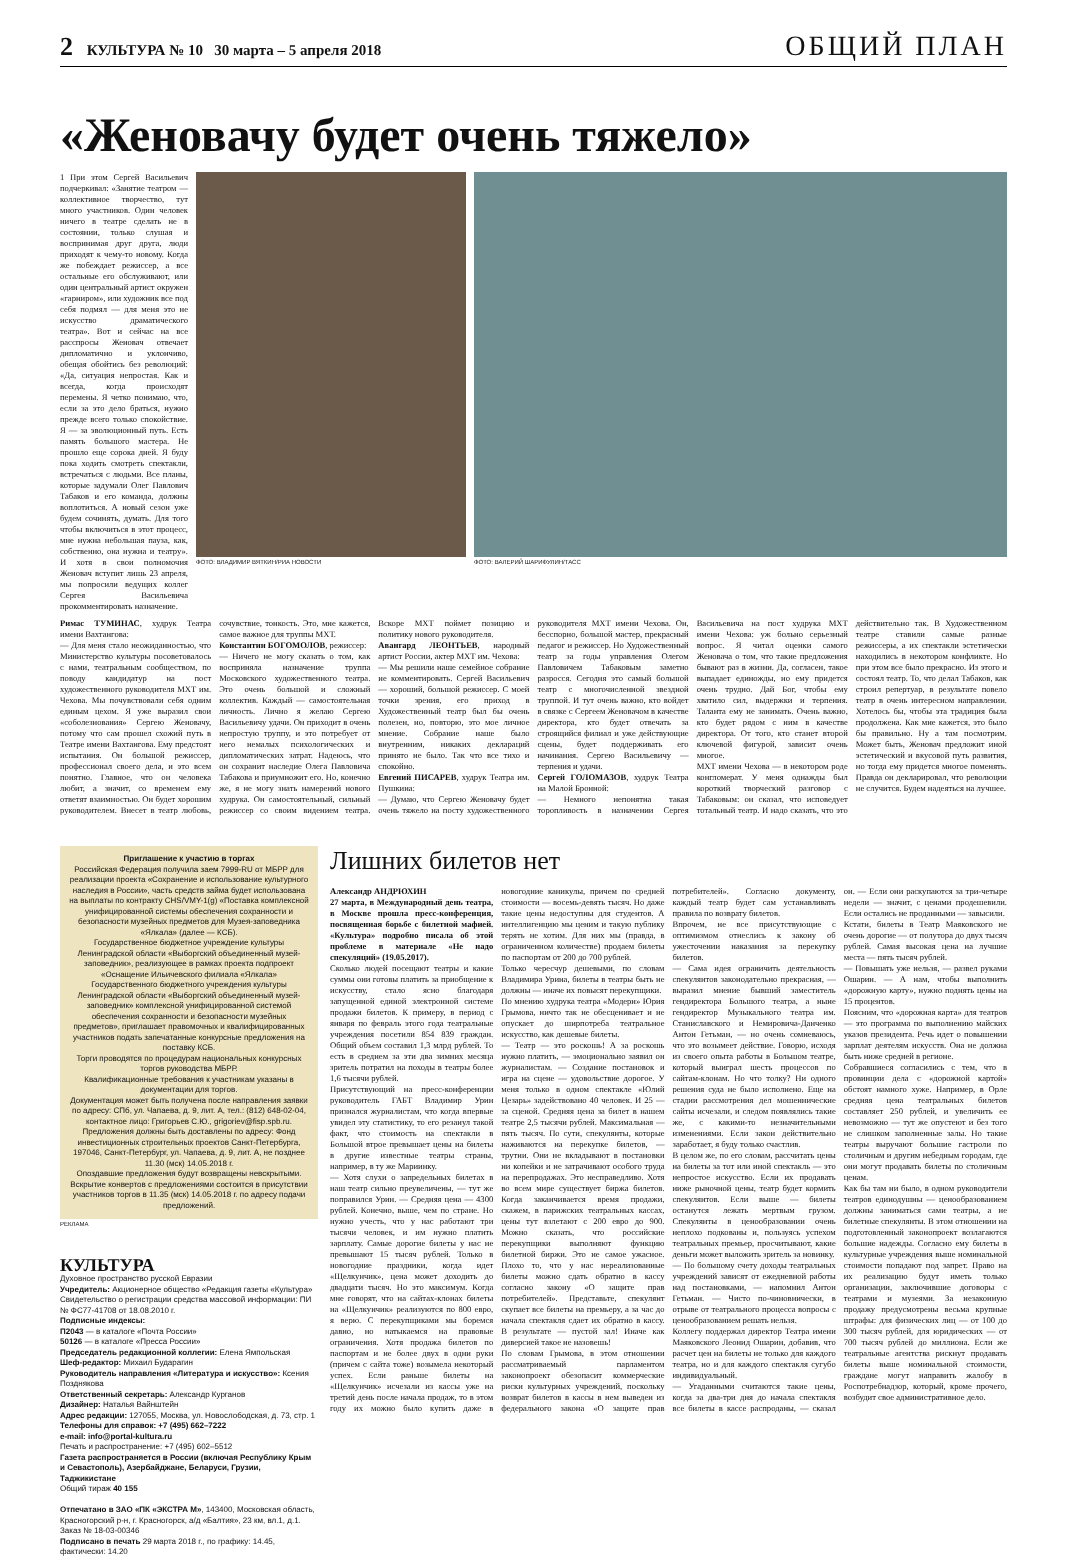2 КУЛЬТУРА № 10 30 марта – 5 апреля 2018
ОБЩИЙ ПЛАН
«Женовачу будет очень тяжело»
1 При этом Сергей Васильевич подчеркивал: «Занятие театром — коллективное творчество, тут много участников. Один человек ничего в театре сделать не в состоянии, только слушая и воспринимая друг друга, люди приходят к чему-то новому. Когда же побеждает режиссер, а все остальные его обслуживают, или один центральный артист окружен «гарниром», или художник все под себя подмял — для меня это не искусство драматического театра». Вот и сейчас на все расспросы Женовач отвечает дипломатично и уклончиво, обещая обойтись без революций: «Да, ситуация непростая. Как и всегда, когда происходят перемены. Я четко понимаю, что, если за это дело браться, нужно прежде всего только спокойствие. Я — за эволюционный путь. Есть память большого мастера. Не прошло еще сорока дней. Я буду пока ходить смотреть спектакли, встречаться с людьми. Все планы, которые задумали Олег Павлович Табаков и его команда, должны воплотиться. А новый сезон уже будем сочинять, думать. Для того чтобы включиться в этот процесс, мне нужна небольшая пауза, как, собственно, она нужна и театру». И хотя в свои полномочия Женовач вступит лишь 23 апреля, мы попросили ведущих коллег Сергея Васильевича прокомментировать назначение.
ФОТО: ВЛАДИМИР ВЯТКИН/РИА НОВОСТИ
ФОТО: ВАЛЕРИЙ ШАРИФУЛИН/ТАСС
Римас ТУМИНАС, худрук Театра имени Вахтангова:
— Для меня стало неожиданностью, что Министерство культуры посоветовалось с нами, театральным сообществом, по поводу кандидатур на пост художественного руководителя МХТ им. Чехова. Мы почувствовали себя одним единым цехом. Я уже выразил свои «соболезнования» Сергею Женовачу, потому что сам прошел схожий путь в Театре имени Вахтангова. Ему предстоят испытания. Он большой режиссер, профессионал своего дела, и это всем понятно. Главное, что он человека любит, а значит, со временем ему ответят взаимностью. Он будет хорошим руководителем. Внесет в театр любовь, сочувствие, тонкость. Это, мне кажется, самое важное для труппы МХТ.
Константин БОГОМОЛОВ, режиссер:
— Ничего не могу сказать о том, как восприняла назначение труппа Московского художественного театра. Это очень большой и сложный коллектив. Каждый — самостоятельная личность. Лично я желаю Сергею Васильевичу удачи. Он приходит в очень непростую труппу, и это потребует от него немалых психологических и дипломатических затрат. Надеюсь, что он сохранит наследие Олега Павловича Табакова и приумножит его. Но, конечно же, я не могу знать намерений нового худрука. Он самостоятельный, сильный режиссер со своим видением театра. Вскоре МХТ поймет позицию и политику нового руководителя.
Авангард ЛЕОНТЬЕВ, народный артист России, актер МХТ им. Чехова:
— Мы решили наше семейное собрание не комментировать. Сергей Васильевич — хороший, большой режиссер. С моей точки зрения, его приход в Художественный театр был бы очень полезен, но, повторю, это мое личное мнение. Собрание наше было внутренним, никаких деклараций принято не было. Так что все тихо и спокойно.
Евгений ПИСАРЕВ, худрук Театра им. Пушкина:
— Думаю, что Сергею Женовачу будет очень тяжело на посту художественного руководителя МХТ имени Чехова. Он, бесспорно, большой мастер, прекрасный педагог и режиссер. Но Художественный театр за годы управления Олегом Павловичем Табаковым заметно разросся. Сегодня это самый большой театр с многочисленной звездной труппой. И тут очень важно, кто войдет в связке с Сергеем Женовачом в качестве директора, кто будет отвечать за строящийся филиал и уже действующие сцены, будет поддерживать его начинания. Сергею Васильевичу — терпения и удачи.
Сергей ГОЛОМАЗОВ, худрук Театра на Малой Бронной:
— Немного непонятна такая торопливость в назначении Сергея Васильевича на пост худрука МХТ имени Чехова: уж больно серьезный вопрос. Я читал оценки самого Женовача о том, что такие предложения бывают раз в жизни. Да, согласен, такое выпадает единожды, но ему придется очень трудно. Дай Бог, чтобы ему хватило сил, выдержки и терпения. Таланта ему не занимать. Очень важно, кто будет рядом с ним в качестве директора. От того, кто станет второй ключевой фигурой, зависит очень многое.
МХТ имени Чехова — в некотором роде конгломерат. У меня однажды был короткий творческий разговор с Табаковым: он сказал, что исповедует тотальный театр. И надо сказать, что это действительно так. В Художественном театре ставили самые разные режиссеры, а их спектакли эстетически находились в некотором конфликте. Но при этом все было прекрасно. Из этого и состоял театр. То, что делал Табаков, как строил репертуар, в результате повело театр в очень интересном направлении. Хотелось бы, чтобы эта традиция была продолжена. Как мне кажется, это было бы правильно. Ну а там посмотрим. Может быть, Женовач предложит иной эстетический и вкусовой путь развития, но тогда ему придется многое поменять. Правда он декларировал, что революции не случится. Будем надеяться на лучшее.
Приглашение к участию в торгах
Российская Федерация получила заем 7999-RU от МБРР для реализации проекта «Сохранение и использование культурного наследия в России», часть средств займа будет использована на выплаты по контракту CHS/VMY-1(g) «Поставка комплексной унифицированной системы обеспечения сохранности и безопасности музейных предметов для Музея-заповедника «Ялкала» (далее — КСБ).
Государственное бюджетное учреждение культуры Ленинградской области «Выборгский объединенный музей-заповедник», реализующее в рамках проекта подпроект «Оснащение Ильичевского филиала «Ялкала» Государственного бюджетного учреждения культуры Ленинградской области «Выборгский объединенный музей-заповедник» комплексной унифицированной системой обеспечения сохранности и безопасности музейных предметов», приглашает правомочных и квалифицированных участников подать запечатанные конкурсные предложения на поставку КСБ.
Торги проводятся по процедурам национальных конкурсных торгов руководства МБРР.
Квалификационные требования к участникам указаны в документации для торгов.
Документация может быть получена после направления заявки по адресу: СПб, ул. Чапаева, д. 9, лит. А, тел.: (812) 648-02-04, контактное лицо: Григорьев С.Ю., grigoriev@fisp.spb.ru.
Предложения должны быть доставлены по адресу: Фонд инвестиционных строительных проектов Санкт-Петербурга, 197046, Санкт-Петербург, ул. Чапаева, д. 9, лит. А, не позднее 11.30 (мск) 14.05.2018 г.
Опоздавшие предложения будут возвращены невскрытыми.
Вскрытие конвертов с предложениями состоится в присутствии участников торгов в 11.35 (мск) 14.05.2018 г. по адресу подачи предложений.
РЕКЛАМА
КУЛЬТУРА
Духовное пространство русской Евразии
Учредитель: Акционерное общество «Редакция газеты «Культура» Свидетельство о регистрации средства массовой информации: ПИ № ФС77-41708 от 18.08.2010 г.
Подписные индексы:
П2043 — в каталоге «Почта России»
50126 — в каталоге «Пресса России»
Председатель редакционной коллегии: Елена Ямпольская
Шеф-редактор: Михаил Бударагин
Руководитель направления «Литература и искусство»: Ксения Позднякова
Ответственный секретарь: Александр Курганов
Дизайнер: Наталья Вайнштейн
Адрес редакции: 127055, Москва, ул. Новослободская, д. 73, стр. 1
Телефоны для справок: +7 (495) 662–7222
e-mail: info@portal-kultura.ru
Печать и распространение: +7 (495) 602–5512
Газета распространяется в России (включая Республику Крым и Севастополь), Азербайджане, Беларуси, Грузии, Таджикистане
Общий тираж 40 155
Отпечатано в ЗАО «ПК «ЭКСТРА М», 143400, Московская область, Красногорский р-н, г. Красногорск, а/д «Балтия», 23 км, вл.1, д.1. Заказ № 18-03-00346
Подписано в печать 29 марта 2018 г., по графику: 14.45, фактически: 14.20
Лишних билетов нет
Александр АНДРЮХИН
27 марта, в Международный день театра, в Москве прошла пресс-конференция, посвященная борьбе с билетной мафией. «Культура» подробно писала об этой проблеме в материале «Не надо спекуляций» (19.05.2017).
Сколько людей посещают театры и какие суммы они готовы платить за приобщение к искусству, стало ясно благодаря запущенной единой электронной системе продажи билетов. К примеру, в период с января по февраль этого года театральные учреждения посетили 854 839 граждан. Общий объем составил 1,3 млрд рублей. То есть в среднем за эти два зимних месяца зритель потратил на походы в театры более 1,6 тысячи рублей.
Присутствующий на пресс-конференции руководитель ГАБТ Владимир Урин признался журналистам, что когда впервые увидел эту статистику, то его резанул такой факт, что стоимость на спектакли в Большой втрое превышает цены на билеты в другие известные театры страны, например, в ту же Мариинку.
— Хотя слухи о запредельных билетах в наш театр сильно преувеличены, — тут же поправился Урин. — Средняя цена — 4300 рублей. Конечно, выше, чем по стране. Но нужно учесть, что у нас работают три тысячи человек, и им нужно платить зарплату. Самые дорогие билеты у нас не превышают 15 тысяч рублей. Только в новогодние праздники, когда идет «Щелкунчик», цена может доходить до двадцати тысяч. Но это максимум. Когда мне говорят, что на сайтах-клонах билеты на «Щелкунчик» реализуются по 800 евро, я верю. С перекупщиками мы боремся давно, но натыкаемся на правовые ограничения. Хотя продажа билетов по паспортам и не более двух в одни руки (причем с сайта тоже) возымела некоторый успех. Если раньше билеты на «Щелкунчик» исчезали из кассы уже на третий день после начала продаж, то в этом году их можно было купить даже в новогодние каникулы, причем по средней стоимости — восемь-девять тысяч. Но даже такие цены недоступны для студентов. А интеллигенцию мы ценим и такую публику терять не хотим. Для них мы (правда, в ограниченном количестве) продаем билеты по паспортам от 200 до 700 рублей.
Только чересчур дешевыми, по словам Владимира Урина, билеты в театры быть не должны — иначе их повысят перекупщики.
По мнению худрука театра «Модерн» Юрия Грымова, ничто так не обесценивает и не опускает до ширпотреба театральное искусство, как дешевые билеты.
— Театр — это роскошь! А за роскошь нужно платить, — эмоционально заявил он журналистам. — Создание постановок и игра на сцене — удовольствие дорогое. У меня только в одном спектакле «Юлий Цезарь» задействовано 40 человек. И 25 — за сценой. Средняя цена за билет в нашем театре 2,5 тысячи рублей. Максимальная — пять тысяч. По сути, спекулянты, которые наживаются на перекупке билетов, — трутни. Они не вкладывают в постановки ни копейки и не затрачивают особого труда на перепродажах. Это несправедливо. Хотя во всем мире существует биржа билетов. Когда заканчивается время продажи, скажем, в парижских театральных кассах, цены тут взлетают с 200 евро до 900. Можно сказать, что российские перекупщики выполняют функцию билетной биржи. Это не самое ужасное. Плохо то, что у нас нереализованные билеты можно сдать обратно в кассу согласно закону «О защите прав потребителей». Представьте, спекулянт скупает все билеты на премьеру, а за час до начала спектакля сдает их обратно в кассу. В результате — пустой зал! Иначе как диверсией такое не назовешь!
По словам Грымова, в этом отношении рассматриваемый парламентом законопроект обезопасит коммерческие риски культурных учреждений, поскольку возврат билетов в кассы в нем выведен из федерального закона «О защите прав потребителей». Согласно документу, каждый театр будет сам устанавливать правила по возврату билетов.
Впрочем, не все присутствующие с оптимизмом отнеслись к закону об ужесточении наказания за перекупку билетов.
— Сама идея ограничить деятельность спекулянтов законодательно прекрасная, — выразил мнение бывший заместитель гендиректора Большого театра, а ныне гендиректор Музыкального театра им. Станиславского и Немировича-Данченко Антон Гетьман, — но очень сомневаюсь, что это возымеет действие. Говорю, исходя из своего опыта работы в Большом театре, который выиграл шесть процессов по сайтам-клонам. Но что толку? Ни одного решения суда не было исполнено. Еще на стадии рассмотрения дел мошеннические сайты исчезали, и следом появлялись такие же, с какими-то незначительными изменениями. Если закон действительно заработает, я буду только счастлив.
В целом же, по его словам, рассчитать цены на билеты за тот или иной спектакль — это непростое искусство. Если их продавать ниже рыночной цены, театр будет кормить спекулянтов. Если выше — билеты останутся лежать мертвым грузом. Спекулянты в ценообразовании очень неплохо подкованы и, пользуясь успехом театральных премьер, просчитывают, какие деньги может выложить зритель за новинку.
— По большому счету доходы театральных учреждений зависят от ежедневной работы над постановками, — напомнил Антон Гетьман. — Чисто по-чиновнически, в отрыве от театрального процесса вопросы с ценообразованием решать нельзя.
Коллегу поддержал директор Театра имени Маяковского Леонид Ошарин, добавив, что расчет цен на билеты не только для каждого театра, но и для каждого спектакля сугубо индивидуальный.
— Угаданными считаются такие цены, когда за два-три дня до начала спектакля все билеты в кассе распроданы, — сказал он. — Если они раскупаются за три-четыре недели — значит, с ценами продешевили. Если остались не проданными — завысили.
Кстати, билеты в Театр Маяковского не очень дорогие — от полутора до двух тысяч рублей. Самая высокая цена на лучшие места — пять тысяч рублей.
— Повышать уже нельзя, — развел руками Ошарин. — А нам, чтобы выполнить «дорожную карту», нужно поднять цены на 15 процентов.
Поясним, что «дорожная карта» для театров — это программа по выполнению майских указов президента. Речь идет о повышении зарплат деятелям искусств. Она не должна быть ниже средней в регионе.
Собравшиеся согласились с тем, что в провинции дела с «дорожной картой» обстоят намного хуже. Например, в Орле средняя цена театральных билетов составляет 250 рублей, и увеличить ее невозможно — тут же опустеют и без того не слишком заполненные залы. Но такие театры выручают большие гастроли по столичным и другим небедным городам, где они могут продавать билеты по столичным ценам.
Как бы там ни было, в одном руководители театров единодушны — ценообразованием должны заниматься сами театры, а не билетные спекулянты. В этом отношении на подготовленный законопроект возлагаются большие надежды. Согласно ему билеты в культурные учреждения выше номинальной стоимости попадают под запрет. Право на их реализацию будут иметь только организации, заключившие договоры с театрами и музеями. За незаконную продажу предусмотрены весьма крупные штрафы: для физических лиц — от 100 до 300 тысяч рублей, для юридических — от 700 тысяч рублей до миллиона. Если же театральные агентства рискнут продавать билеты выше номинальной стоимости, граждане могут направить жалобу в Роспотребнадзор, который, кроме прочего, возбудит свое административное дело.